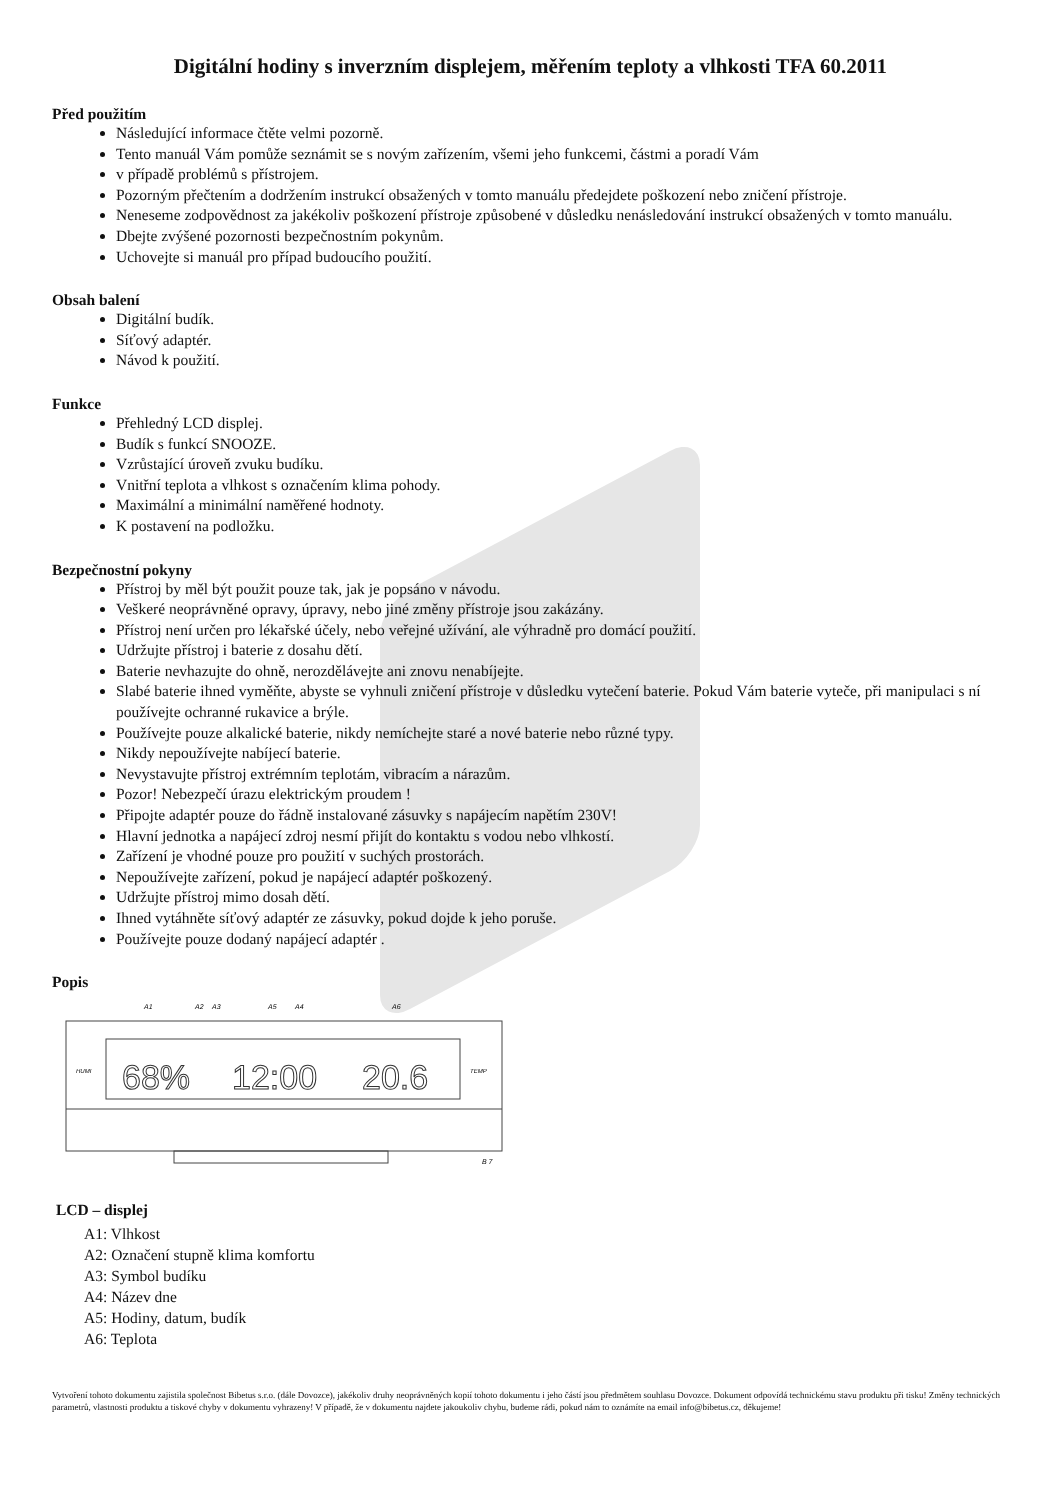Digitální hodiny s inverzním displejem, měřením teploty a vlhkosti TFA 60.2011
Před použitím
Následující informace čtěte velmi pozorně.
Tento manuál Vám pomůže seznámit se s novým zařízením, všemi jeho funkcemi, částmi a poradí Vám
v případě problémů s přístrojem.
Pozorným přečtením a dodržením instrukcí obsažených v tomto manuálu předejdete poškození nebo zničení přístroje.
Neneseme zodpovědnost za jakékoliv poškození přístroje způsobené v důsledku nenásledování instrukcí obsažených v tomto manuálu.
Dbejte zvýšené pozornosti bezpečnostním pokynům.
Uchovejte si manuál pro případ budoucího použití.
Obsah balení
Digitální budík.
Síťový adaptér.
Návod k použití.
Funkce
Přehledný LCD displej.
Budík s funkcí SNOOZE.
Vzrůstající úroveň zvuku budíku.
Vnitřní teplota a vlhkost s označením klima pohody.
Maximální a minimální naměřené hodnoty.
K postavení na podložku.
Bezpečnostní pokyny
Přístroj by měl být použit pouze tak, jak je popsáno v návodu.
Veškeré neoprávněné opravy, úpravy, nebo jiné změny přístroje jsou zakázány.
Přístroj není určen pro lékařské účely, nebo veřejné užívání, ale výhradně pro domácí použití.
Udržujte přístroj i baterie z dosahu dětí.
Baterie nevhazujte do ohně, nerozdělávejte ani znovu nenabíjejte.
Slabé baterie ihned vyměňte, abyste se vyhnuli zničení přístroje v důsledku vytečení baterie. Pokud Vám baterie vyteče, při manipulaci s ní používejte ochranné rukavice a brýle.
Používejte pouze alkalické baterie, nikdy nemíchejte staré a nové baterie nebo různé typy.
Nikdy nepoužívejte nabíjecí baterie.
Nevystavujte přístroj extrémním teplotám, vibracím a nárazům.
Pozor! Nebezpečí úrazu elektrickým proudem !
Připojte adaptér pouze do řádně instalované zásuvky s napájecím napětím 230V!
Hlavní jednotka a napájecí zdroj nesmí přijít do kontaktu s vodou nebo vlhkostí.
Zařízení je vhodné pouze pro použití v suchých prostorách.
Nepoužívejte zařízení, pokud je napájecí adaptér poškozený.
Udržujte přístroj mimo dosah dětí.
Ihned vytáhněte síťový adaptér ze zásuvky, pokud dojde k jeho poruše.
Používejte pouze dodaný napájecí adaptér .
Popis
A1
A2
A3
A5
A4
A6
HUMI
TEMP
68%
12:00
20.6
B 7
LCD – displej
A1: Vlhkost
A2: Označení stupně klima komfortu
A3: Symbol budíku
A4: Název dne
A5: Hodiny, datum, budík
A6: Teplota
Vytvoření tohoto dokumentu zajistila společnost Bibetus s.r.o. (dále Dovozce), jakékoliv druhy neoprávněných kopií tohoto dokumentu i jeho částí jsou předmětem souhlasu Dovozce. Dokument odpovídá technickému stavu produktu při tisku! Změny technických parametrů, vlastnosti produktu a tiskové chyby v dokumentu vyhrazeny! V případě, že v dokumentu najdete jakoukoliv chybu, budeme rádi, pokud nám to oznámíte na email info@bibetus.cz, děkujeme!